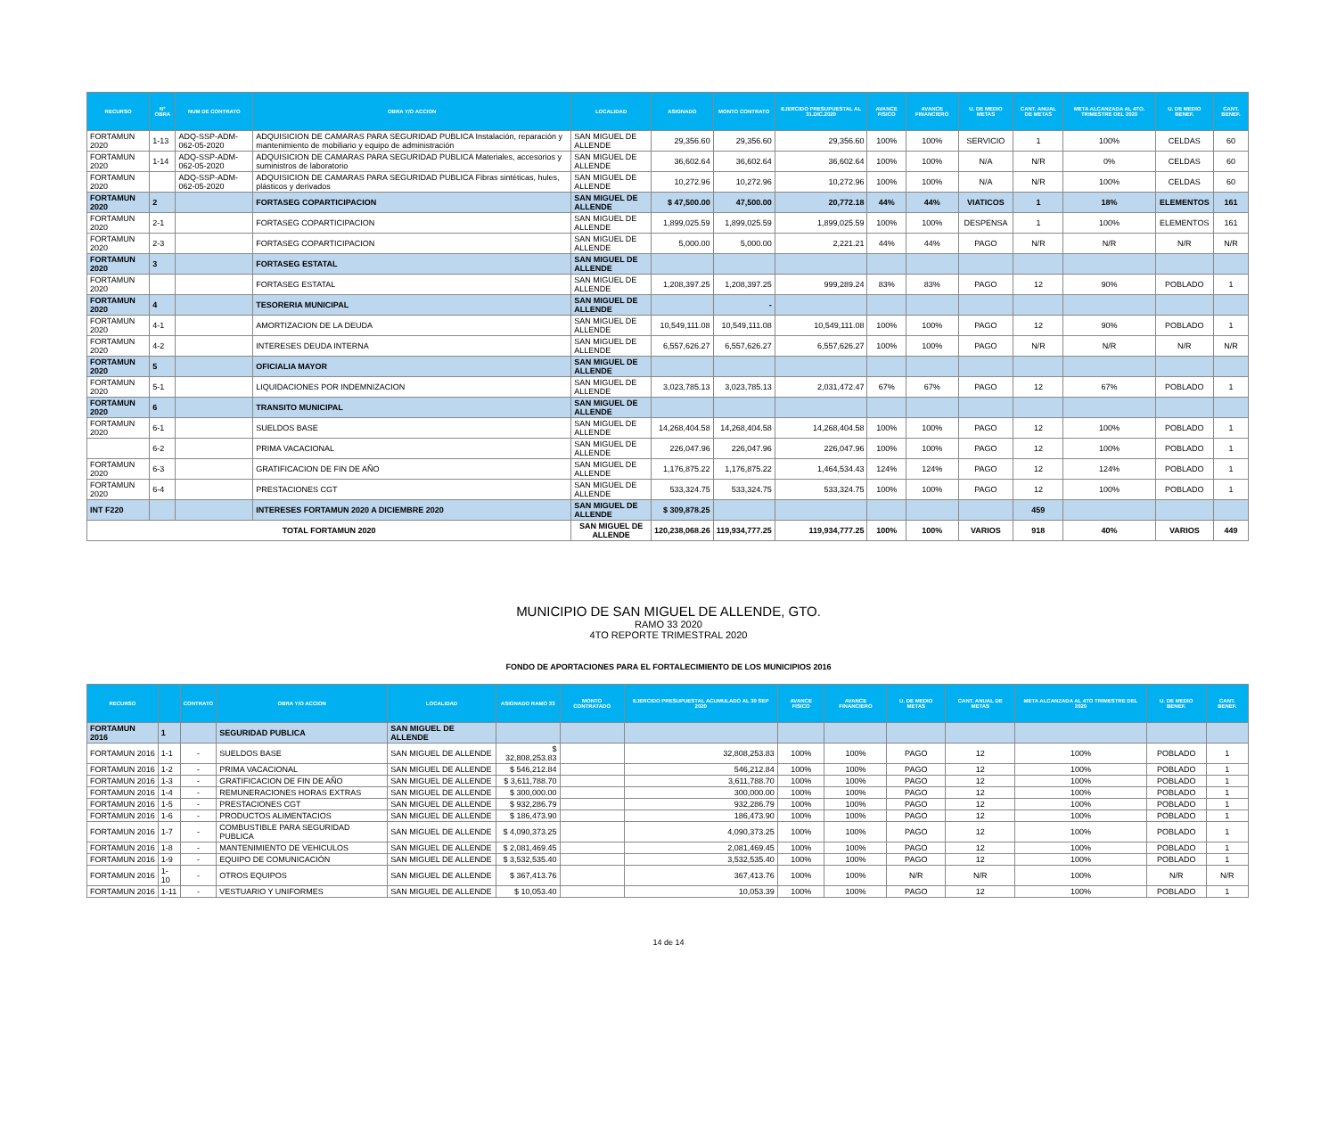| RECURSO | N° OBRA | NUM DE CONTRATO | OBRA Y/O ACCION | LOCALIDAD | ASIGNADO | MONTO CONTRATO | EJERCIDO PRESUPUESTAL AL 31.DIC.2020 | AVANCE FISICO | AVANCE FINANCIERO | U. DE MEDIO METAS | CANT. ANUAL DE METAS | META ALCANZADA AL 4TO. TRIMESTRE DEL 2020 | U. DE MEDIO BENEF. | CANT. BENEF. |
| --- | --- | --- | --- | --- | --- | --- | --- | --- | --- | --- | --- | --- | --- | --- |
| FORTAMUN 2020 | 1-13 | ADQ-SSP-ADM-062-05-2020 | ADQUISICION DE CAMARAS PARA SEGURIDAD PUBLICA Instalación, reparación y mantenimiento de mobiliario y equipo de administración | SAN MIGUEL DE ALLENDE | 29,356.60 | 29,356.60 | 29,356.60 | 100% | 100% | SERVICIO | 1 | 100% | CELDAS | 60 |
| FORTAMUN 2020 | 1-14 | ADQ-SSP-ADM-062-05-2020 | ADQUISICION DE CAMARAS PARA SEGURIDAD PUBLICA Materiales, accesorios y suministros de laboratorio | SAN MIGUEL DE ALLENDE | 36,602.64 | 36,602.64 | 36,602.64 | 100% | 100% | N/A | N/R | 0% | CELDAS | 60 |
| FORTAMUN 2020 | | ADQ-SSP-ADM-062-05-2020 | ADQUISICION DE CAMARAS PARA SEGURIDAD PUBLICA Fibras sintéticas, hules, plásticos y derivados | SAN MIGUEL DE ALLENDE | 10,272.96 | 10,272.96 | 10,272.96 | 100% | 100% | N/A | N/R | 100% | CELDAS | 60 |
| FORTAMUN 2020 | 2 | | FORTASEG COPARTICIPACION | SAN MIGUEL DE ALLENDE | $ 47,500.00 | 47,500.00 | 20,772.18 | 44% | 44% | VIATICOS | 1 | 18% | ELEMENTOS | 161 |
| FORTAMUN 2020 | 2-1 | | FORTASEG COPARTICIPACION | SAN MIGUEL DE ALLENDE | 1,899,025.59 | 1,899,025.59 | 1,899,025.59 | 100% | 100% | DESPENSA | 1 | 100% | ELEMENTOS | 161 |
| FORTAMUN 2020 | 2-3 | | FORTASEG COPARTICIPACION | SAN MIGUEL DE ALLENDE | 5,000.00 | 5,000.00 | 2,221.21 | 44% | 44% | PAGO | N/R | N/R | N/R | N/R |
| FORTAMUN 2020 | 3 | | FORTASEG ESTATAL | SAN MIGUEL DE ALLENDE | | | | | | | | | | |
| FORTAMUN 2020 | | | FORTASEG ESTATAL | SAN MIGUEL DE ALLENDE | 1,208,397.25 | 1,208,397.25 | 999,289.24 | 83% | 83% | PAGO | 12 | 90% | POBLADO | 1 |
| FORTAMUN 2020 | 4 | | TESORERIA MUNICIPAL | SAN MIGUEL DE ALLENDE | | - | | | | | | | | |
| FORTAMUN 2020 | 4-1 | | AMORTIZACION DE LA DEUDA | SAN MIGUEL DE ALLENDE | 10,549,111.08 | 10,549,111.08 | 10,549,111.08 | 100% | 100% | PAGO | 12 | 90% | POBLADO | 1 |
| FORTAMUN 2020 | 4-2 | | INTERESES DEUDA INTERNA | SAN MIGUEL DE ALLENDE | 6,557,626.27 | 6,557,626.27 | 6,557,626.27 | 100% | 100% | PAGO | N/R | N/R | N/R | N/R |
| FORTAMUN 2020 | 5 | | OFICIALIA MAYOR | SAN MIGUEL DE ALLENDE | | | | | | | | | | |
| FORTAMUN 2020 | 5-1 | | LIQUIDACIONES POR INDEMNIZACION | SAN MIGUEL DE ALLENDE | 3,023,785.13 | 3,023,785.13 | 2,031,472.47 | 67% | 67% | PAGO | 12 | 67% | POBLADO | 1 |
| FORTAMUN 2020 | 6 | | TRANSITO MUNICIPAL | SAN MIGUEL DE ALLENDE | | | | | | | | | | |
| FORTAMUN 2020 | 6-1 | | SUELDOS BASE | SAN MIGUEL DE ALLENDE | 14,268,404.58 | 14,268,404.58 | 14,268,404.58 | 100% | 100% | PAGO | 12 | 100% | POBLADO | 1 |
| | 6-2 | | PRIMA VACACIONAL | SAN MIGUEL DE ALLENDE | 226,047.96 | 226,047.96 | 226,047.96 | 100% | 100% | PAGO | 12 | 100% | POBLADO | 1 |
| FORTAMUN 2020 | 6-3 | | GRATIFICACION DE FIN DE AÑO | SAN MIGUEL DE ALLENDE | 1,176,875.22 | 1,176,875.22 | 1,464,534.43 | 124% | 124% | PAGO | 12 | 124% | POBLADO | 1 |
| FORTAMUN 2020 | 6-4 | | PRESTACIONES CGT | SAN MIGUEL DE ALLENDE | 533,324.75 | 533,324.75 | 533,324.75 | 100% | 100% | PAGO | 12 | 100% | POBLADO | 1 |
| INT F220 | | | INTERESES FORTAMUN 2020 A DICIEMBRE 2020 | SAN MIGUEL DE ALLENDE | $ 309,878.25 | | | | | | 459 | | | |
| TOTAL FORTAMUN 2020 | | | | SAN MIGUEL DE ALLENDE | 120,238,068.26 | 119,934,777.25 | 119,934,777.25 | 100% | 100% | VARIOS | 918 | 40% | VARIOS | 449 |
MUNICIPIO DE SAN MIGUEL DE ALLENDE, GTO.
RAMO 33 2020
4TO REPORTE TRIMESTRAL 2020
FONDO DE APORTACIONES PARA EL FORTALECIMIENTO DE LOS MUNICIPIOS 2016
| RECURSO | | CONTRATO | OBRA Y/O ACCION | LOCALIDAD | ASIGNADO RAMO 33 | MONTO CONTRATADO | EJERCIDO PRESUPUESTAL ACUMULADO AL 30 SEP 2020 | AVANCE FISICO | AVANCE FINANCIERO | U. DE MEDIO METAS | CANT. ANUAL DE METAS | META ALCANZADA AL 4TO TRIMESTRE DEL 2020 | U. DE MEDIO BENEF. | CANT. BENEF. |
| --- | --- | --- | --- | --- | --- | --- | --- | --- | --- | --- | --- | --- | --- | --- |
| FORTAMUN 2016 | 1 | | SEGURIDAD PUBLICA | SAN MIGUEL DE ALLENDE | | | | | | | | | | |
| FORTAMUN 2016 | 1-1 | - | SUELDOS BASE | SAN MIGUEL DE ALLENDE | $ 32,808,253.83 | | 32,808,253.83 | 100% | 100% | PAGO | 12 | 100% | POBLADO | 1 |
| FORTAMUN 2016 | 1-2 | - | PRIMA VACACIONAL | SAN MIGUEL DE ALLENDE | $ 546,212.84 | | 546,212.84 | 100% | 100% | PAGO | 12 | 100% | POBLADO | 1 |
| FORTAMUN 2016 | 1-3 | - | GRATIFICACION DE FIN DE AÑO | SAN MIGUEL DE ALLENDE | $ 3,611,788.70 | | 3,611,788.70 | 100% | 100% | PAGO | 12 | 100% | POBLADO | 1 |
| FORTAMUN 2016 | 1-4 | - | REMUNERACIONES HORAS EXTRAS | SAN MIGUEL DE ALLENDE | $ 300,000.00 | | 300,000.00 | 100% | 100% | PAGO | 12 | 100% | POBLADO | 1 |
| FORTAMUN 2016 | 1-5 | - | PRESTACIONES CGT | SAN MIGUEL DE ALLENDE | $ 932,286.79 | | 932,286.79 | 100% | 100% | PAGO | 12 | 100% | POBLADO | 1 |
| FORTAMUN 2016 | 1-6 | - | PRODUCTOS ALIMENTACIOS | SAN MIGUEL DE ALLENDE | $ 186,473.90 | | 186,473.90 | 100% | 100% | PAGO | 12 | 100% | POBLADO | 1 |
| FORTAMUN 2016 | 1-7 | - | COMBUSTIBLE PARA SEGURIDAD PUBLICA | SAN MIGUEL DE ALLENDE | $ 4,090,373.25 | | 4,090,373.25 | 100% | 100% | PAGO | 12 | 100% | POBLADO | 1 |
| FORTAMUN 2016 | 1-8 | - | MANTENIMIENTO DE VEHICULOS | SAN MIGUEL DE ALLENDE | $ 2,081,469.45 | | 2,081,469.45 | 100% | 100% | PAGO | 12 | 100% | POBLADO | 1 |
| FORTAMUN 2016 | 1-9 | - | EQUIPO DE COMUNICACIÓN | SAN MIGUEL DE ALLENDE | $ 3,532,535.40 | | 3,532,535.40 | 100% | 100% | PAGO | 12 | 100% | POBLADO | 1 |
| FORTAMUN 2016 | 1-10 | - | OTROS EQUIPOS | SAN MIGUEL DE ALLENDE | $ 367,413.76 | | 367,413.76 | 100% | 100% | N/R | N/R | 100% | N/R | N/R |
| FORTAMUN 2016 | 1-11 | - | VESTUARIO Y UNIFORMES | SAN MIGUEL DE ALLENDE | $ 10,053.40 | | 10,053.39 | 100% | 100% | PAGO | 12 | 100% | POBLADO | 1 |
14 de 14